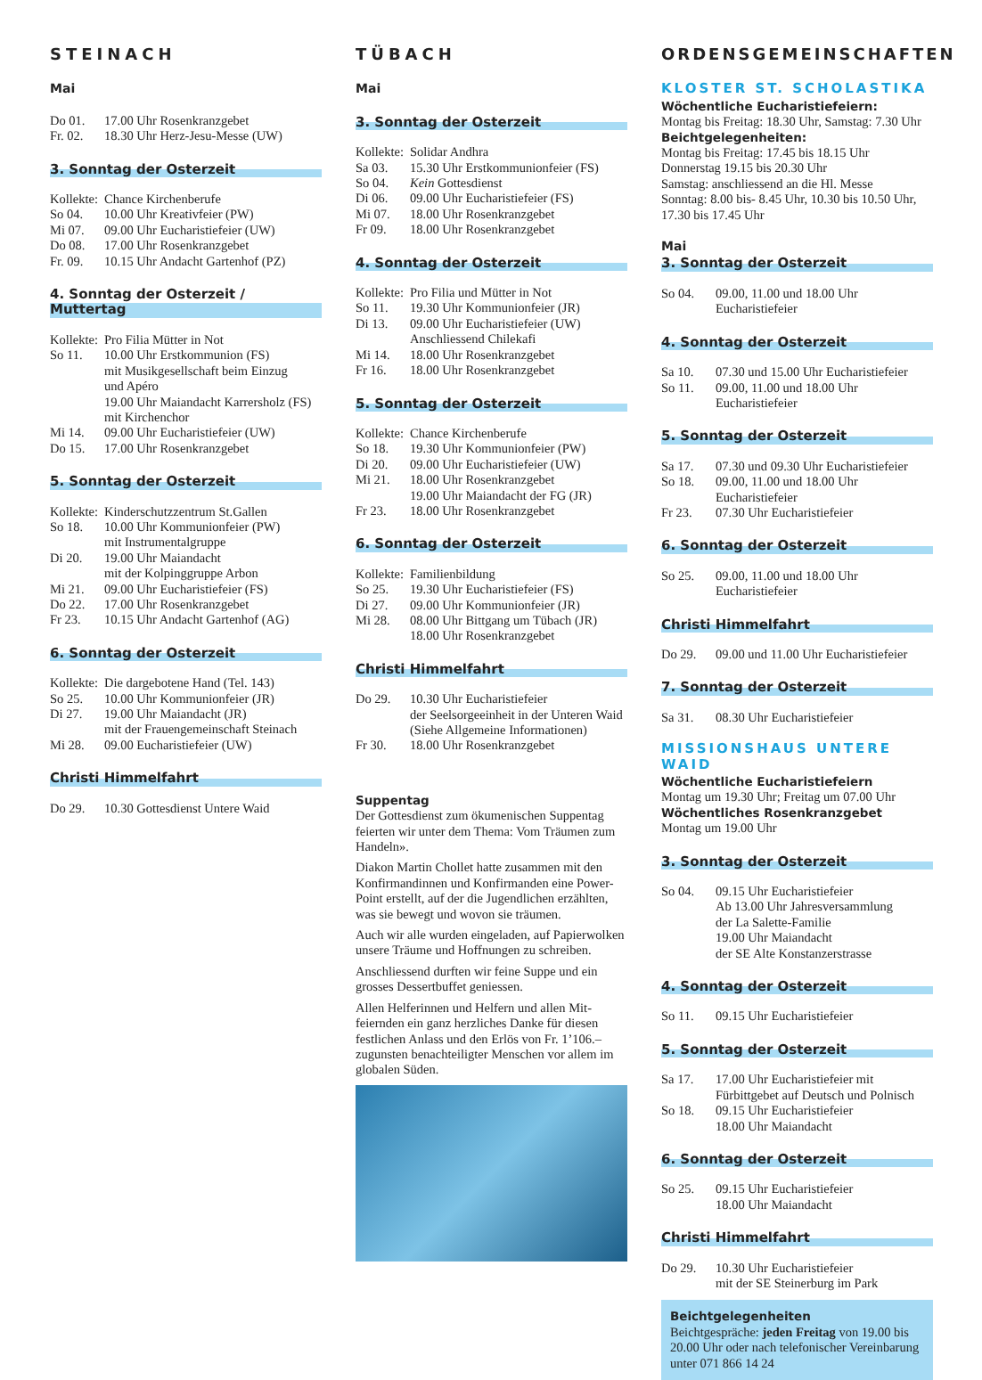STEINACH
Mai
Do 01. 17.00 Uhr Rosenkranzgebet
Fr. 02. 18.30 Uhr Herz-Jesu-Messe (UW)
3. Sonntag der Osterzeit
Kollekte: Chance Kirchenberufe
So 04. 10.00 Uhr Kreativfeier (PW)
Mi 07. 09.00 Uhr Eucharistiefeier (UW)
Do 08. 17.00 Uhr Rosenkranzgebet
Fr. 09. 10.15 Uhr Andacht Gartenhof (PZ)
4. Sonntag der Osterzeit / Muttertag
Kollekte: Pro Filia Mütter in Not
So 11. 10.00 Uhr Erstkommunion (FS)
mit Musikgesellschaft beim Einzug
und Apéro
19.00 Uhr Maiandacht Karrersholz (FS)
mit Kirchenchor
Mi 14. 09.00 Uhr Eucharistiefeier (UW)
Do 15. 17.00 Uhr Rosenkranzgebet
5. Sonntag der Osterzeit
Kollekte: Kinderschutzzentrum St.Gallen
So 18. 10.00 Uhr Kommunionfeier (PW)
mit Instrumentalgruppe
Di 20. 19.00 Uhr Maiandacht
mit der Kolpinggruppe Arbon
Mi 21. 09.00 Uhr Eucharistiefeier (FS)
Do 22. 17.00 Uhr Rosenkranzgebet
Fr 23. 10.15 Uhr Andacht Gartenhof (AG)
6. Sonntag der Osterzeit
Kollekte: Die dargebotene Hand (Tel. 143)
So 25. 10.00 Uhr Kommunionfeier (JR)
Di 27. 19.00 Uhr Maiandacht (JR)
mit der Frauengemeinschaft Steinach
Mi 28. 09.00 Eucharistiefeier (UW)
Christi Himmelfahrt
Do 29. 10.30 Gottesdienst Untere Waid
TÜBACH
Mai
3. Sonntag der Osterzeit
Kollekte: Solidar Andhra
Sa 03. 15.30 Uhr Erstkommunionfeier (FS)
So 04. Kein Gottesdienst
Di 06. 09.00 Uhr Eucharistiefeier (FS)
Mi 07. 18.00 Uhr Rosenkranzgebet
Fr 09. 18.00 Uhr Rosenkranzgebet
4. Sonntag der Osterzeit
Kollekte: Pro Filia und Mütter in Not
So 11. 19.30 Uhr Kommunionfeier (JR)
Di 13. 09.00 Uhr Eucharistiefeier (UW)
Anschliessend Chilekafi
Mi 14. 18.00 Uhr Rosenkranzgebet
Fr 16. 18.00 Uhr Rosenkranzgebet
5. Sonntag der Osterzeit
Kollekte: Chance Kirchenberufe
So 18. 19.30 Uhr Kommunionfeier (PW)
Di 20. 09.00 Uhr Eucharistiefeier (UW)
Mi 21. 18.00 Uhr Rosenkranzgebet
19.00 Uhr Maiandacht der FG (JR)
Fr 23. 18.00 Uhr Rosenkranzgebet
6. Sonntag der Osterzeit
Kollekte: Familienbildung
So 25. 19.30 Uhr Eucharistiefeier (FS)
Di 27. 09.00 Uhr Kommunionfeier (JR)
Mi 28. 08.00 Uhr Bittgang um Tübach (JR)
18.00 Uhr Rosenkranzgebet
Christi Himmelfahrt
Do 29. 10.30 Uhr Eucharistiefeier
der Seelsorgeeinheit in der Unteren Waid
(Siehe Allgemeine Informationen)
Fr 30. 18.00 Uhr Rosenkranzgebet
Suppentag
Der Gottesdienst zum ökumenischen Suppentag feierten wir unter dem Thema: Vom Träumen zum Handeln».
Diakon Martin Chollet hatte zusammen mit den Konfirmandinnen und Konfirmanden eine Power-Point erstellt, auf der die Jugendlichen erzählten, was sie bewegt und wovon sie träumen.
Auch wir alle wurden eingeladen, auf Papierwolken unsere Träume und Hoffnungen zu schreiben.
Anschliessend durften wir feine Suppe und ein grosses Dessertbuffet geniessen.
Allen Helferinnen und Helfern und allen Mit­feiernden ein ganz herzliches Danke für diesen festlichen Anlass und den Erlös von Fr. 1’106.– zugunsten benachteiligter Menschen vor allem im globalen Süden.
ORDENSGEMEINSCHAFTEN
KLOSTER ST. SCHOLASTIKA
Wöchentliche Eucharistiefeiern:
Montag bis Freitag: 18.30 Uhr, Samstag: 7.30 Uhr
Beichtgelegenheiten:
Montag bis Freitag: 17.45 bis 18.15 Uhr
Donnerstag 19.15 bis 20.30 Uhr
Samstag: anschliessend an die Hl. Messe
Sonntag: 8.00 bis- 8.45 Uhr, 10.30 bis 10.50 Uhr, 17.30 bis 17.45 Uhr
Mai
3. Sonntag der Osterzeit
So 04. 09.00, 11.00 und 18.00 Uhr
Eucharistiefeier
4. Sonntag der Osterzeit
Sa 10. 07.30 und 15.00 Uhr Eucharistiefeier
So 11. 09.00, 11.00 und 18.00 Uhr
Eucharistiefeier
5. Sonntag der Osterzeit
Sa 17. 07.30 und 09.30 Uhr Eucharistiefeier
So 18. 09.00, 11.00 und 18.00 Uhr
Eucharistiefeier
Fr 23. 07.30 Uhr Eucharistiefeier
6. Sonntag der Osterzeit
So 25. 09.00, 11.00 und 18.00 Uhr
Eucharistiefeier
Christi Himmelfahrt
Do 29. 09.00 und 11.00 Uhr Eucharistiefeier
7. Sonntag der Osterzeit
Sa 31. 08.30 Uhr Eucharistiefeier
MISSIONSHAUS UNTERE WAID
Wöchentliche Eucharistiefeiern
Montag um 19.30 Uhr; Freitag um 07.00 Uhr
Wöchentliches Rosenkranzgebet
Montag um 19.00 Uhr
3. Sonntag der Osterzeit
So 04. 09.15 Uhr Eucharistiefeier
Ab 13.00 Uhr Jahresversammlung
der La Salette-Familie
19.00 Uhr Maiandacht
der SE Alte Konstanzerstrasse
4. Sonntag der Osterzeit
So 11. 09.15 Uhr Eucharistiefeier
5. Sonntag der Osterzeit
Sa 17. 17.00 Uhr Eucharistiefeier mit
Fürbittgebet auf Deutsch und Polnisch
So 18. 09.15 Uhr Eucharistiefeier
18.00 Uhr Maiandacht
6. Sonntag der Osterzeit
So 25. 09.15 Uhr Eucharistiefeier
18.00 Uhr Maiandacht
Christi Himmelfahrt
Do 29. 10.30 Uhr Eucharistiefeier
mit der SE Steinerburg im Park
Beichtgelegenheiten
Beichtgespräche: jeden Freitag von 19.00 bis 20.00 Uhr oder nach telefonischer Vereinbarung unter 071 866 14 24